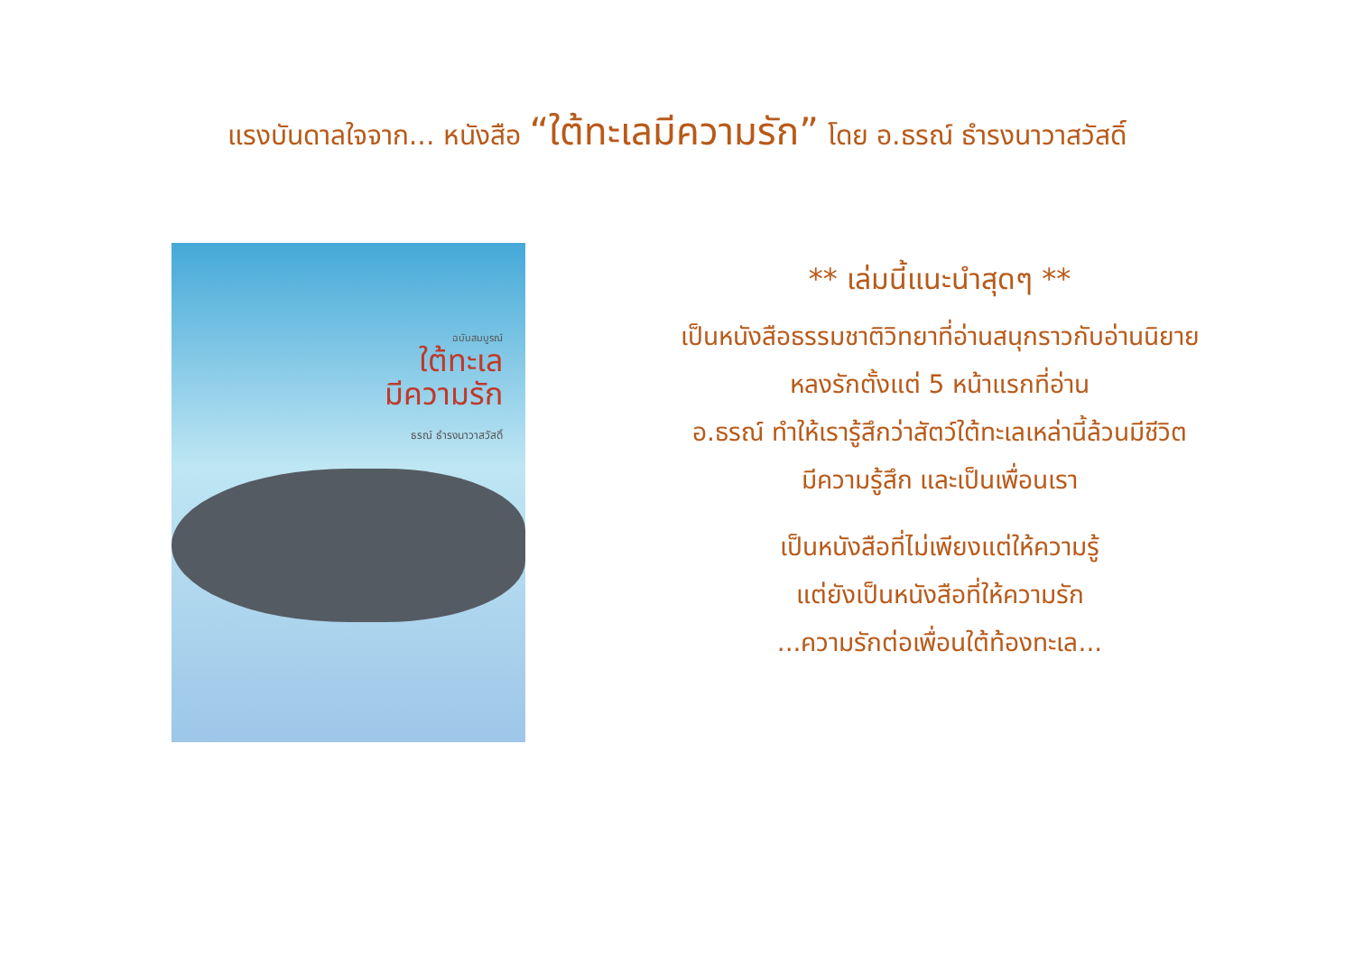แรงบันดาลใจจาก... หนังสือ “ใต้ทะเลมีความรัก” โดย อ.ธรณ์ ธำรงนาวาสวัสดิ์
ฉบับสมบูรณ์
ใต้ทะเล
มีความรัก
ธรณ์ ธำรงนาวาสวัสดิ์
** เล่มนี้แนะนำสุดๆ **
เป็นหนังสือธรรมชาติวิทยาที่อ่านสนุกราวกับอ่านนิยาย
หลงรักตั้งแต่ 5 หน้าแรกที่อ่าน
อ.ธรณ์ ทำให้เรารู้สึกว่าสัตว์ใต้ทะเลเหล่านี้ล้วนมีชีวิต
มีความรู้สึก และเป็นเพื่อนเรา
เป็นหนังสือที่ไม่เพียงแต่ให้ความรู้
แต่ยังเป็นหนังสือที่ให้ความรัก
...ความรักต่อเพื่อนใต้ท้องทะเล...